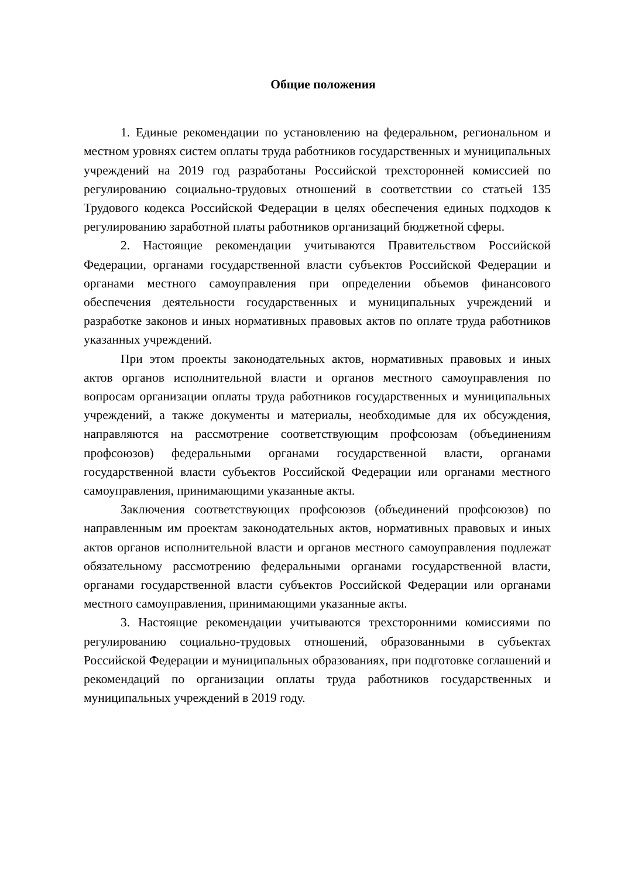Общие положения
1. Единые рекомендации по установлению на федеральном, региональном и местном уровнях систем оплаты труда работников государственных и муниципальных учреждений на 2019 год разработаны Российской трехсторонней комиссией по регулированию социально-трудовых отношений в соответствии со статьей 135 Трудового кодекса Российской Федерации в целях обеспечения единых подходов к регулированию заработной платы работников организаций бюджетной сферы.
2. Настоящие рекомендации учитываются Правительством Российской Федерации, органами государственной власти субъектов Российской Федерации и органами местного самоуправления при определении объемов финансового обеспечения деятельности государственных и муниципальных учреждений и разработке законов и иных нормативных правовых актов по оплате труда работников указанных учреждений.
При этом проекты законодательных актов, нормативных правовых и иных актов органов исполнительной власти и органов местного самоуправления по вопросам организации оплаты труда работников государственных и муниципальных учреждений, а также документы и материалы, необходимые для их обсуждения, направляются на рассмотрение соответствующим профсоюзам (объединениям профсоюзов) федеральными органами государственной власти, органами государственной власти субъектов Российской Федерации или органами местного самоуправления, принимающими указанные акты.
Заключения соответствующих профсоюзов (объединений профсоюзов) по направленным им проектам законодательных актов, нормативных правовых и иных актов органов исполнительной власти и органов местного самоуправления подлежат обязательному рассмотрению федеральными органами государственной власти, органами государственной власти субъектов Российской Федерации или органами местного самоуправления, принимающими указанные акты.
3. Настоящие рекомендации учитываются трехсторонними комиссиями по регулированию социально-трудовых отношений, образованными в субъектах Российской Федерации и муниципальных образованиях, при подготовке соглашений и рекомендаций по организации оплаты труда работников государственных и муниципальных учреждений в 2019 году.